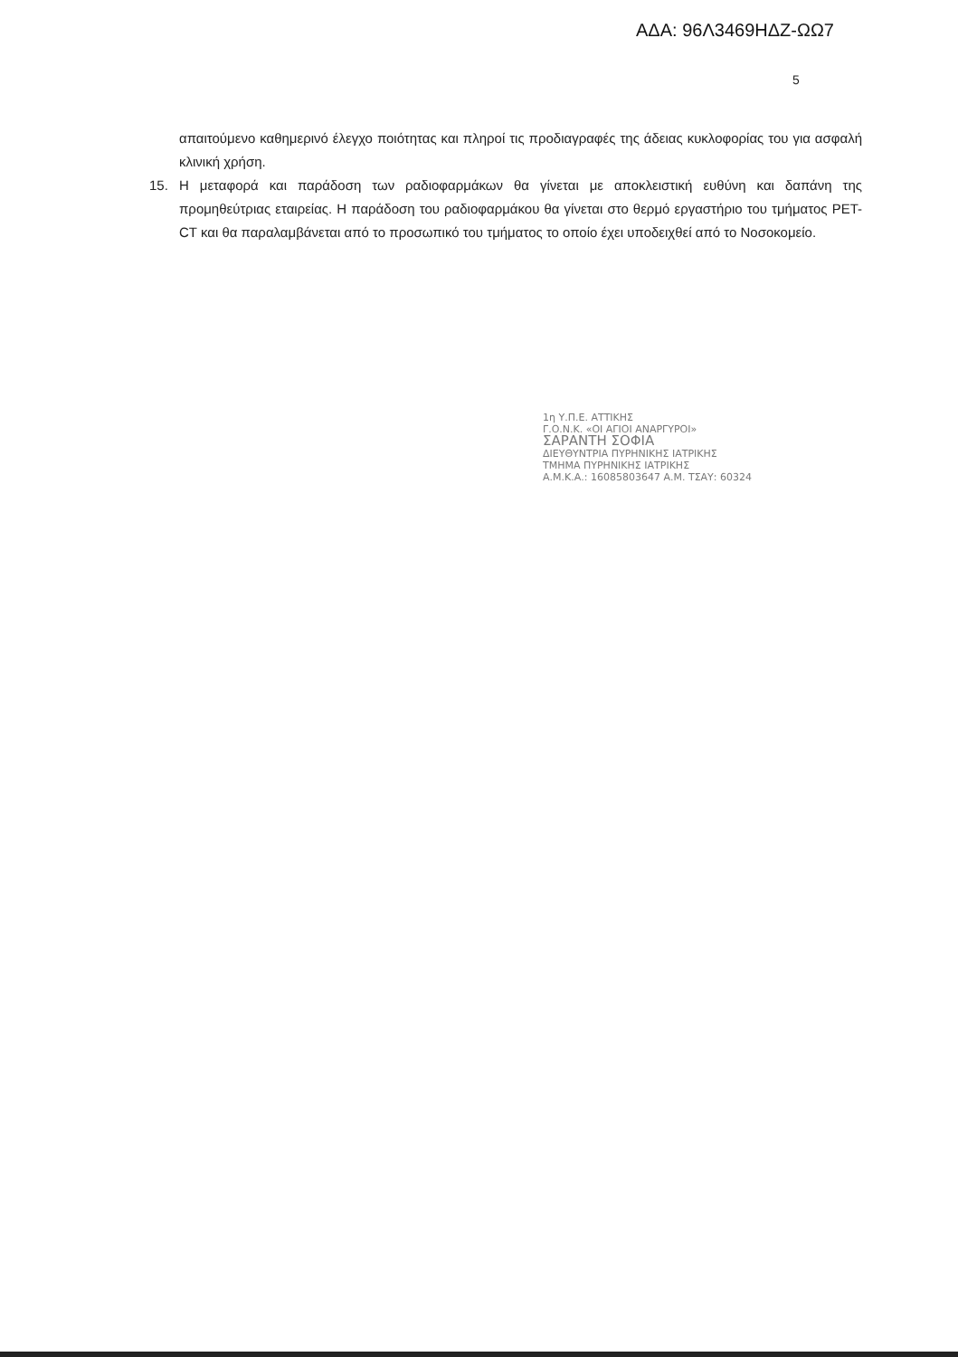ΑΔΑ: 96Λ3469ΗΔΖ-ΩΩ7
5
απαιτούμενο καθημερινό έλεγχο ποιότητας και πληροί τις προδιαγραφές της άδειας κυκλοφορίας του για ασφαλή κλινική χρήση.
15. Η μεταφορά και παράδοση των ραδιοφαρμάκων θα γίνεται με αποκλειστική ευθύνη και δαπάνη της προμηθεύτριας εταιρείας. Η παράδοση του ραδιοφαρμάκου θα γίνεται στο θερμό εργαστήριο του τμήματος PET-CT και θα παραλαμβάνεται από το προσωπικό του τμήματος το οποίο έχει υποδειχθεί από το Νοσοκομείο.
1η Υ.Π.Ε. ΑΤΤΙΚΗΣ
Γ.Ο.Ν.Κ. «ΟΙ ΑΓΙΟΙ ΑΝΑΡΓΥΡΟΙ»
ΣΑΡΑΝΤΗ ΣΟΦΙΑ
ΔΙΕΥΘΥΝΤΡΙΑ ΠΥΡΗΝΙΚΗΣ ΙΑΤΡΙΚΗΣ
ΤΜΗΜΑ ΠΥΡΗΝΙΚΗΣ ΙΑΤΡΙΚΗΣ
Α.Μ.Κ.Α.: 16085803647 Α.Μ. ΤΣΑΥ: 60324